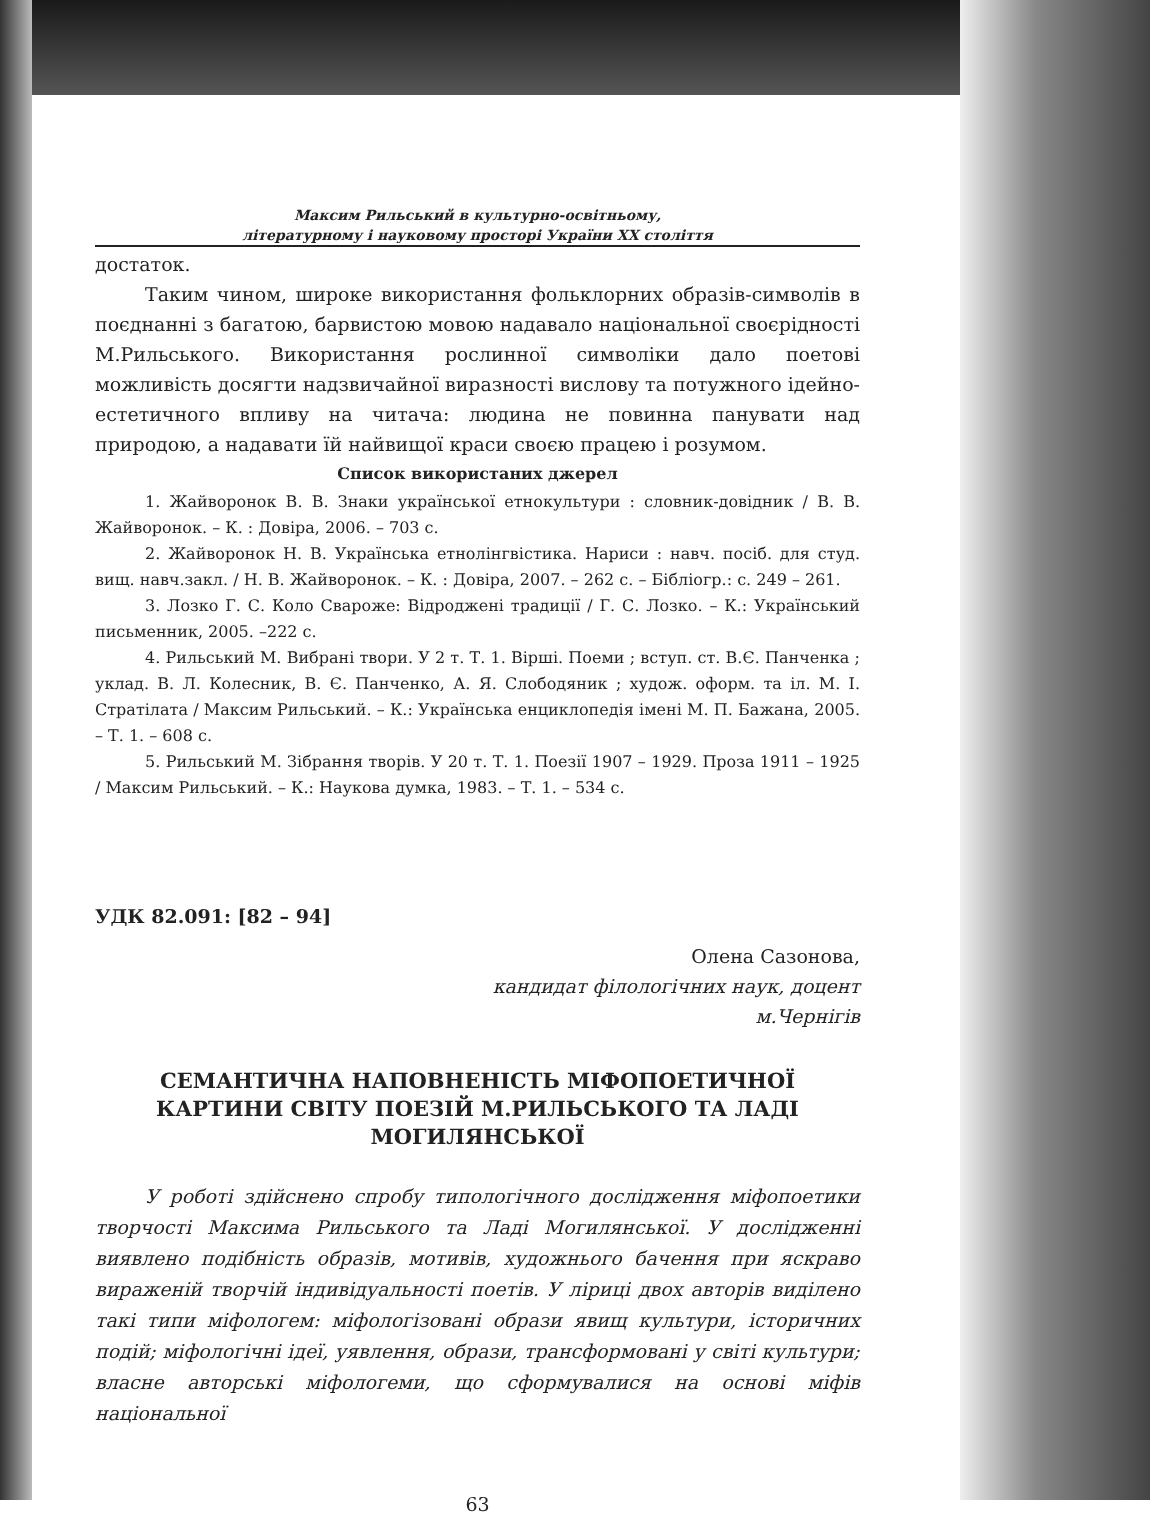Максим Рильський в культурно-освітньому,
літературному і науковому просторі України ХХ століття
достаток.
Таким чином, широке використання фольклорних образів-символів в поєднанні з багатою, барвистою мовою надавало національної своєрідності М.Рильського. Використання рослинної символіки дало поетові можливість досягти надзвичайної виразності вислову та потужного ідейно-естетичного впливу на читача: людина не повинна панувати над природою, а надавати їй найвищої краси своєю працею і розумом.
Список використаних джерел
1. Жайворонок В. В. Знаки української етнокультури : словник-довідник / В. В. Жайворонок. – К. : Довіра, 2006. – 703 с.
2. Жайворонок Н. В. Українська етнолінгвістика. Нариси : навч. посіб. для студ. вищ. навч.закл. / Н. В. Жайворонок. – К. : Довіра, 2007. – 262 с. – Бібліогр.: с. 249 – 261.
3. Лозко Г. С. Коло Свароже: Відроджені традиції / Г. С. Лозко. – К.: Український письменник, 2005. –222 с.
4. Рильський М. Вибрані твори. У 2 т. Т. 1. Вірші. Поеми ; вступ. ст. В.Є. Панченка ; уклад. В. Л. Колесник, В. Є. Панченко, А. Я. Слободяник ; худож. оформ. та іл. М. І. Стратілата / Максим Рильський. – К.: Українська енциклопедія імені М. П. Бажана, 2005. – Т. 1. – 608 с.
5. Рильський М. Зібрання творів. У 20 т. Т. 1. Поезії 1907 – 1929. Проза 1911 – 1925 / Максим Рильський. – К.: Наукова думка, 1983. – Т. 1. – 534 с.
УДК 82.091: [82 – 94]
Олена Сазонова,
кандидат філологічних наук, доцент
м.Чернігів
СЕМАНТИЧНА НАПОВНЕНІСТЬ МІФОПОЕТИЧНОЇ КАРТИНИ СВІТУ ПОЕЗІЙ М.РИЛЬСЬКОГО ТА ЛАДІ МОГИЛЯНСЬКОЇ
У роботі здійснено спробу типологічного дослідження міфопоетики творчості Максима Рильського та Ладі Могилянської. У дослідженні виявлено подібність образів, мотивів, художнього бачення при яскраво вираженій творчій індивідуальності поетів. У ліриці двох авторів виділено такі типи міфологем: міфологізовані образи явищ культури, історичних подій; міфологічні ідеї, уявлення, образи, трансформовані у світі культури; власне авторські міфологеми, що сформувалися на основі міфів національної
63